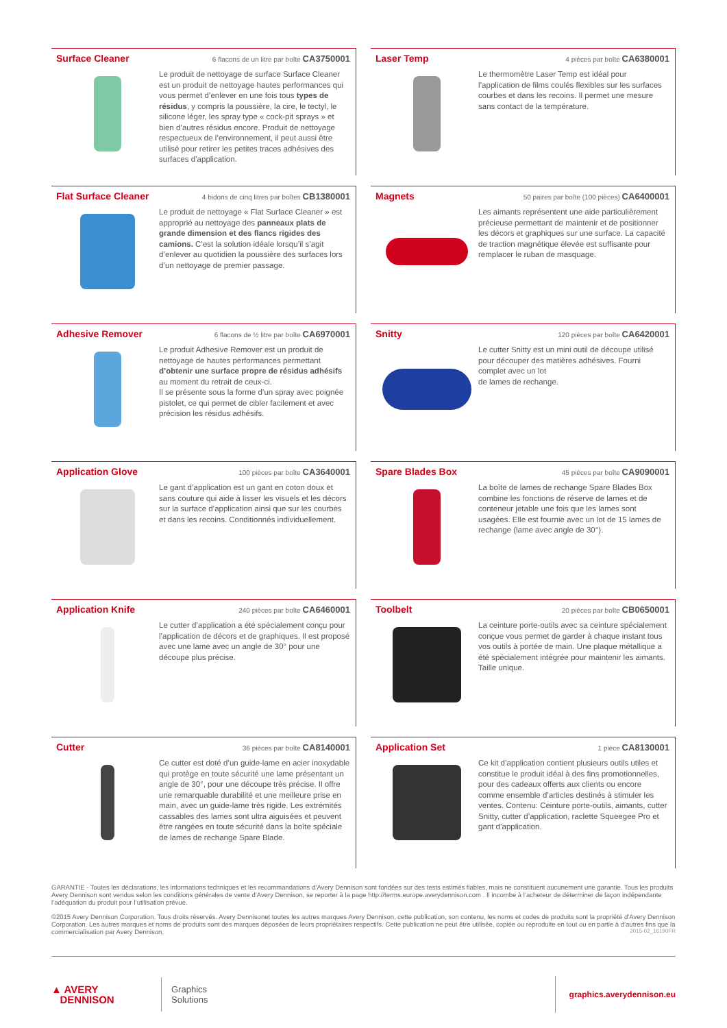Surface Cleaner
6 flacons de un litre par boîte CA3750001
Le produit de nettoyage de surface Surface Cleaner est un produit de nettoyage hautes performances qui vous permet d’enlever en une fois tous types de résidus, y compris la poussière, la cire, le tectyl, le silicone léger, les spray type « cock-pit sprays » et bien d’autres résidus encore. Produit de nettoyage respectueux de l’environnement, il peut aussi être utilisé pour retirer les petites traces adhésives des surfaces d’application.
Laser Temp
4 pièces par boîte CA6380001
Le thermomètre Laser Temp est idéal pour l’application de films coulés flexibles sur les surfaces courbes et dans les recoins. Il permet une mesure sans contact de la température.
Flat Surface Cleaner
4 bidons de cinq litres par boîtes CB1380001
Le produit de nettoyage « Flat Surface Cleaner » est approprié au nettoyage des panneaux plats de grande dimension et des flancs rigides des camions. C’est la solution idéale lorsqu’il s’agit d’enlever au quotidien la poussière des surfaces lors d’un nettoyage de premier passage.
Magnets
50 paires par boîte (100 pièces) CA6400001
Les aimants représentent une aide particulièrement précieuse permettant de maintenir et de positionner les décors et graphiques sur une surface. La capacité de traction magnétique élevée est suffisante pour remplacer le ruban de masquage.
Adhesive Remover
6 flacons de ½ litre par boîte CA6970001
Le produit Adhesive Remover est un produit de nettoyage de hautes performances permettant d’obtenir une surface propre de résidus adhésifs au moment du retrait de ceux-ci.
Il se présente sous la forme d’un spray avec poignée pistolet, ce qui permet de cibler facilement et avec précision les résidus adhésifs.
Snitty
120 pièces par boîte CA6420001
Le cutter Snitty est un mini outil de découpe utilisé pour découper des matières adhésives. Fourni complet avec un lot
de lames de rechange.
Application Glove
100 pièces par boîte CA3640001
Le gant d’application est un gant en coton doux et sans couture qui aide à lisser les visuels et les décors sur la surface d’application ainsi que sur les courbes et dans les recoins. Conditionnés individuellement.
Spare Blades Box
45 pièces par boîte CA9090001
La boîte de lames de rechange Spare Blades Box combine les fonctions de réserve de lames et de conteneur jetable une fois que les lames sont usagées. Elle est fournie avec un lot de 15 lames de rechange (lame avec angle de 30°).
Application Knife
240 pièces par boîte CA6460001
Le cutter d’application a été spécialement conçu pour l’application de décors et de graphiques. Il est proposé avec une lame avec un angle de 30° pour une découpe plus précise.
Toolbelt
20 pièces par boîte CB0650001
La ceinture porte-outils avec sa ceinture spécialement conçue vous permet de garder à chaque instant tous vos outils à portée de main. Une plaque métallique a été spécialement intégrée pour maintenir les aimants. Taille unique.
Cutter
36 pièces par boîte CA8140001
Ce cutter est doté d’un guide-lame en acier inoxydable qui protège en toute sécurité une lame présentant un angle de 30°, pour une découpe très précise. Il offre une remarquable durabilité et une meilleure prise en main, avec un guide-lame très rigide. Les extrémités cassables des lames sont ultra aiguisées et peuvent être rangées en toute sécurité dans la boîte spéciale de lames de rechange Spare Blade.
Application Set
1 pièce CA8130001
Ce kit d’application contient plusieurs outils utiles et constitue le produit idéal à des fins promotionnelles, pour des cadeaux offerts aux clients ou encore comme ensemble d’articles destinés à stimuler les ventes. Contenu: Ceinture porte-outils, aimants, cutter Snitty, cutter d’application, raclette Squeegee Pro et gant d’application.
GARANTIE - Toutes les déclarations, les informations techniques et les recommandations d’Avery Dennison sont fondées sur des tests estimés fiables, mais ne constituent aucunement une garantie. Tous les produits Avery Dennison sont vendus selon les conditions générales de vente d’Avery Dennison, se reporter à la page http://terms.europe.averydennison.com . Il incombe à l’acheteur de déterminer de façon indépendante l’adéquation du produit pour l’utilisation prévue.
©2015 Avery Dennison Corporation. Tous droits réservés. Avery Dennisonet toutes les autres marques Avery Dennison, cette publication, son contenu, les noms et codes de produits sont la propriété d’Avery Dennison Corporation. Les autres marques et noms de produits sont des marques déposées de leurs propriétaires respectifs. Cette publication ne peut être utilisée, copiée ou reproduite en tout ou en partie à d’autres fins que la commercialisation par Avery Dennison. 2015-02_16190FR
▲ AVERY
DENNISON
Graphics
Solutions
graphics.averydennison.eu